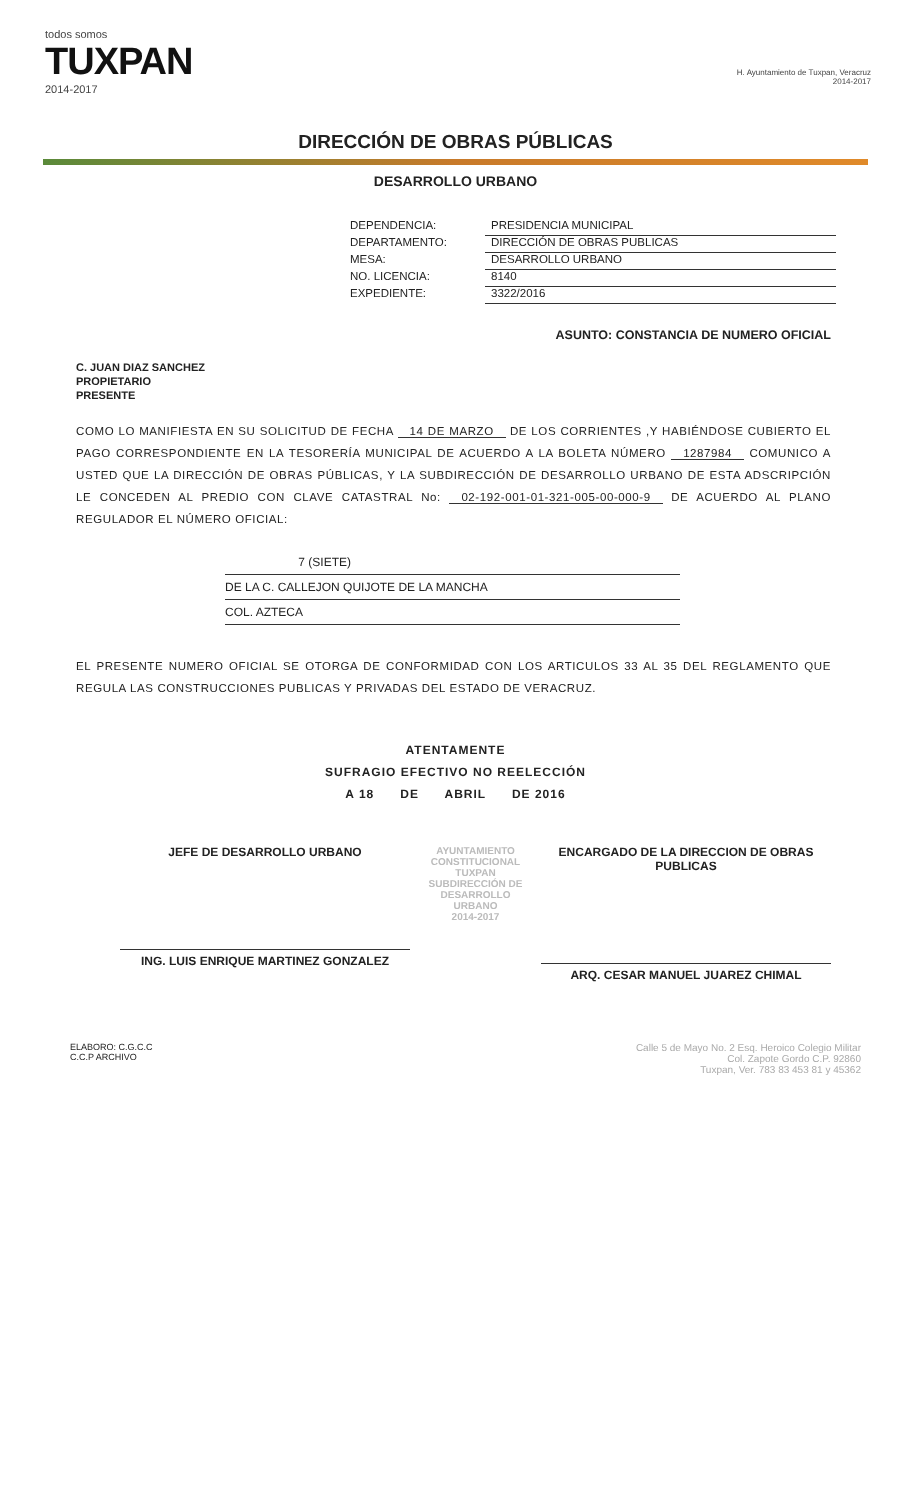todos somos
TUXPAN
2014-2017
H. Ayuntamiento de Tuxpan, Veracruz
2014-2017
DIRECCIÓN DE OBRAS PÚBLICAS
DESARROLLO URBANO
DEPENDENCIA: PRESIDENCIA MUNICIPAL
DEPARTAMENTO: DIRECCIÓN DE OBRAS PUBLICAS
MESA: DESARROLLO URBANO
NO. LICENCIA: 8140
EXPEDIENTE: 3322/2016
ASUNTO: CONSTANCIA DE NUMERO OFICIAL
C. JUAN DIAZ SANCHEZ
PROPIETARIO
PRESENTE
COMO LO MANIFIESTA EN SU SOLICITUD DE FECHA 14 DE MARZO DE LOS CORRIENTES ,Y HABIÉNDOSE CUBIERTO EL PAGO CORRESPONDIENTE EN LA TESORERÍA MUNICIPAL DE ACUERDO A LA BOLETA NÚMERO 1287984 COMUNICO A USTED QUE LA DIRECCIÓN DE OBRAS PÚBLICAS, Y LA SUBDIRECCIÓN DE DESARROLLO URBANO DE ESTA ADSCRIPCIÓN LE CONCEDEN AL PREDIO CON CLAVE CATASTRAL No: 02-192-001-01-321-005-00-000-9 DE ACUERDO AL PLANO REGULADOR EL NÚMERO OFICIAL:
7 (SIETE)
DE LA C. CALLEJON QUIJOTE DE LA MANCHA
COL. AZTECA
EL PRESENTE NUMERO OFICIAL SE OTORGA DE CONFORMIDAD CON LOS ARTICULOS 33 AL 35 DEL REGLAMENTO QUE REGULA LAS CONSTRUCCIONES PUBLICAS Y PRIVADAS DEL ESTADO DE VERACRUZ.
ATENTAMENTE
SUFRAGIO EFECTIVO NO REELECCIÓN
A 18 DE ABRIL DE 2016
JEFE DE DESARROLLO URBANO
ING. LUIS ENRIQUE MARTINEZ GONZALEZ
AYUNTAMIENTO CONSTITUCIONAL
TUXPAN
SUBDIRECCIÓN DE DESARROLLO URBANO
2014-2017
ENCARGADO DE LA DIRECCION DE OBRAS PUBLICAS
ARQ. CESAR MANUEL JUAREZ CHIMAL
ELABORO: C.G.C.C
C.C.P ARCHIVO
Calle 5 de Mayo No. 2 Esq. Heroico Colegio Militar
Col. Zapote Gordo C.P. 92860
Tuxpan, Ver. 783 83 453 81 y 45362